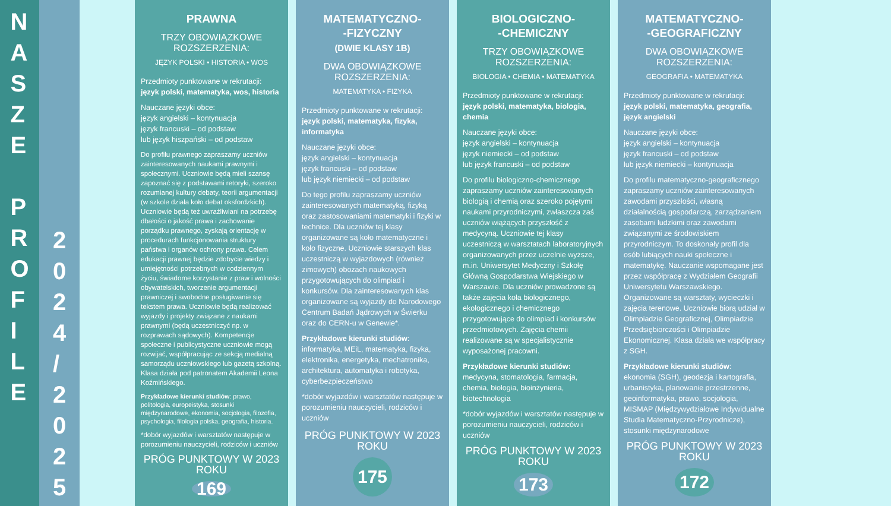N
A
S
Z
E
P
R
O
F
I
L
E
2
0
2
4
/
2
0
2
5
PRAWNA
TRZY OBOWIĄZKOWE ROZSZERZENIA:
JĘZYK POLSKI • HISTORIA • WOS
Przedmioty punktowane w rekrutacji:
język polski, matematyka, wos, historia
Nauczane języki obce:
język angielski – kontynuacja
język francuski – od podstaw
lub język hiszpański – od podstaw
Do profilu prawnego zapraszamy uczniów zainteresowanych naukami prawnymi i społecznymi. Uczniowie będą mieli szansę zapoznać się z podstawami retoryki, szeroko rozumianej kultury debaty, teorii argumentacji (w szkole działa koło debat oksfordzkich). Uczniowie będą też uwrażliwiani na potrzebę dbałości o jakość prawa i zachowanie porządku prawnego, zyskają orientację w procedurach funkcjonowania struktury państwa i organów ochrony prawa. Celem edukacji prawnej będzie zdobycie wiedzy i umiejętności potrzebnych w codziennym życiu, świadome korzystanie z praw i wolności obywatelskich, tworzenie argumentacji prawniczej i swobodne posługiwanie się tekstem prawa. Uczniowie będą realizować wyjazdy i projekty związane z naukami prawnymi (będą uczestniczyć np. w rozprawach sądowych). Kompetencje społeczne i publicystyczne uczniowie mogą rozwijać, współpracując ze sekcją medialną samorządu uczniowskiego lub gazetą szkolną. Klasa działa pod patronatem Akademii Leona Koźmińskiego.
Przykładowe kierunki studiów: prawo, politologia, europeistyka, stosunki międzynarodowe, ekonomia, socjologia, filozofia, psychologia, filologia polska, geografia, historia.
*dobór wyjazdów i warsztatów następuje w porozumieniu nauczycieli, rodziców i uczniów
PRÓG PUNKTOWY W 2023 ROKU
169
MATEMATYCZNO-
-FIZYCZNY
(DWIE KLASY 1B)
DWA OBOWIĄZKOWE ROZSZERZENIA:
MATEMATYKA • FIZYKA
Przedmioty punktowane w rekrutacji:
język polski, matematyka, fizyka, informatyka
Nauczane języki obce:
język angielski – kontynuacja
język francuski – od podstaw
lub język niemiecki – od podstaw
Do tego profilu zapraszamy uczniów zainteresowanych matematyką, fizyką oraz zastosowaniami matematyki i fizyki w technice. Dla uczniów tej klasy organizowane są koło matematyczne i koło fizyczne. Uczniowie starszych klas uczestniczą w wyjazdowych (również zimowych) obozach naukowych przygotowujących do olimpiad i konkursów. Dla zainteresowanych klas organizowane są wyjazdy do Narodowego Centrum Badań Jądrowych w Świerku oraz do CERN-u w Genewie*.
Przykładowe kierunki studiów: informatyka, MEiL, matematyka, fizyka, elektronika, energetyka, mechatronika, architektura, automatyka i robotyka, cyberbezpieczeństwo
*dobór wyjazdów i warsztatów następuje w porozumieniu nauczycieli, rodziców i uczniów
PRÓG PUNKTOWY W 2023 ROKU
175
BIOLOGICZNO-
-CHEMICZNY
TRZY OBOWIĄZKOWE ROZSZERZENIA:
BIOLOGIA • CHEMIA • MATEMATYKA
Przedmioty punktowane w rekrutacji:
język polski, matematyka, biologia, chemia
Nauczane języki obce:
język angielski – kontynuacja
język niemiecki – od podstaw
lub język francuski – od podstaw
Do profilu biologiczno-chemicznego zapraszamy uczniów zainteresowanych biologią i chemią oraz szeroko pojętymi naukami przyrodniczymi, zwłaszcza zaś uczniów wiążących przyszłość z medycyną. Uczniowie tej klasy uczestniczą w warsztatach laboratoryjnych organizowanych przez uczelnie wyższe, m.in. Uniwersytet Medyczny i Szkołę Główną Gospodarstwa Wiejskiego w Warszawie. Dla uczniów prowadzone są także zajęcia koła biologicznego, ekologicznego i chemicznego przygotowujące do olimpiad i konkursów przedmiotowych. Zajęcia chemii realizowane są w specjalistycznie wyposażonej pracowni.
Przykładowe kierunki studiów: medycyna, stomatologia, farmacja, chemia, biologia, bioinżynieria, biotechnologia
*dobór wyjazdów i warsztatów następuje w porozumieniu nauczycieli, rodziców i uczniów
PRÓG PUNKTOWY W 2023 ROKU
173
MATEMATYCZNO-
-GEOGRAFICZNY
DWA OBOWIĄZKOWE ROZSZERZENIA:
GEOGRAFIA • MATEMATYKA
Przedmioty punktowane w rekrutacji:
język polski, matematyka, geografia, język angielski
Nauczane języki obce:
język angielski – kontynuacja
język francuski – od podstaw
lub język niemiecki – kontynuacja
Do profilu matematyczno-geograficznego zapraszamy uczniów zainteresowanych zawodami przyszłości, własną działalnością gospodarczą, zarządzaniem zasobami ludzkimi oraz zawodami związanymi ze środowiskiem przyrodniczym. To doskonały profil dla osób lubiących nauki społeczne i matematykę. Nauczanie wspomagane jest przez współpracę z Wydziałem Geografii Uniwersytetu Warszawskiego. Organizowane są warsztaty, wycieczki i zajęcia terenowe. Uczniowie biorą udział w Olimpiadzie Geograficznej, Olimpiadzie Przedsiębiorczości i Olimpiadzie Ekonomicznej. Klasa działa we współpracy z SGH.
Przykładowe kierunki studiów: ekonomia (SGH), geodezja i kartografia, urbanistyka, planowanie przestrzenne, geoinformatyka, prawo, socjologia, MISMAP (Międzywydziałowe Indywidualne Studia Matematyczno-Przyrodnicze), stosunki międzynarodowe
PRÓG PUNKTOWY W 2023 ROKU
172